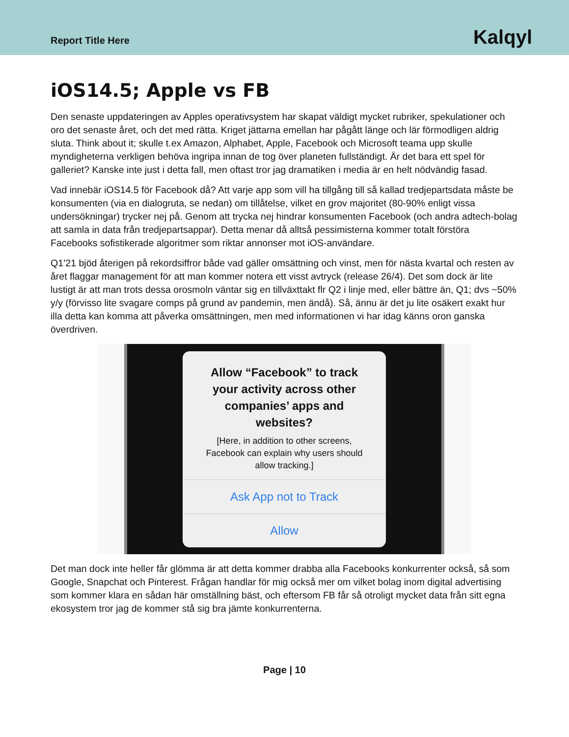Report Title Here Kalqyl
iOS14.5; Apple vs FB
Den senaste uppdateringen av Apples operativsystem har skapat väldigt mycket rubriker, spekulationer och oro det senaste året, och det med rätta. Kriget jättarna emellan har pågått länge och lär förmodligen aldrig sluta. Think about it; skulle t.ex Amazon, Alphabet, Apple, Facebook och Microsoft teama upp skulle myndigheterna verkligen behöva ingripa innan de tog över planeten fullständigt. Är det bara ett spel för galleriet? Kanske inte just i detta fall, men oftast tror jag dramatiken i media är en helt nödvändig fasad.
Vad innebär iOS14.5 för Facebook då? Att varje app som vill ha tillgång till så kallad tredjepartsdata måste be konsumenten (via en dialogruta, se nedan) om tillåtelse, vilket en grov majoritet (80-90% enligt vissa undersökningar) trycker nej på. Genom att trycka nej hindrar konsumenten Facebook (och andra adtech-bolag att samla in data från tredjepartsappar). Detta menar då alltså pessimisterna kommer totalt förstöra Facebooks sofistikerade algoritmer som riktar annonser mot iOS-användare.
Q1’21 bjöd återigen på rekordsiffror både vad gäller omsättning och vinst, men för nästa kvartal och resten av året flaggar management för att man kommer notera ett visst avtryck (release 26/4). Det som dock är lite lustigt är att man trots dessa orosmoln väntar sig en tillväxttakt flr Q2 i linje med, eller bättre än, Q1; dvs ~50% y/y (förvisso lite svagare comps på grund av pandemin, men ändå). Så, ännu är det ju lite osäkert exakt hur illa detta kan komma att påverka omsättningen, men med informationen vi har idag känns oron ganska överdriven.
Allow “Facebook” to track your activity across other companies’ apps and websites?
[Here, in addition to other screens, Facebook can explain why users should allow tracking.]
Ask App not to Track
Allow
Det man dock inte heller får glömma är att detta kommer drabba alla Facebooks konkurrenter också, så som Google, Snapchat och Pinterest. Frågan handlar för mig också mer om vilket bolag inom digital advertising som kommer klara en sådan här omställning bäst, och eftersom FB får så otroligt mycket data från sitt egna ekosystem tror jag de kommer stå sig bra jämte konkurrenterna.
Page | 10